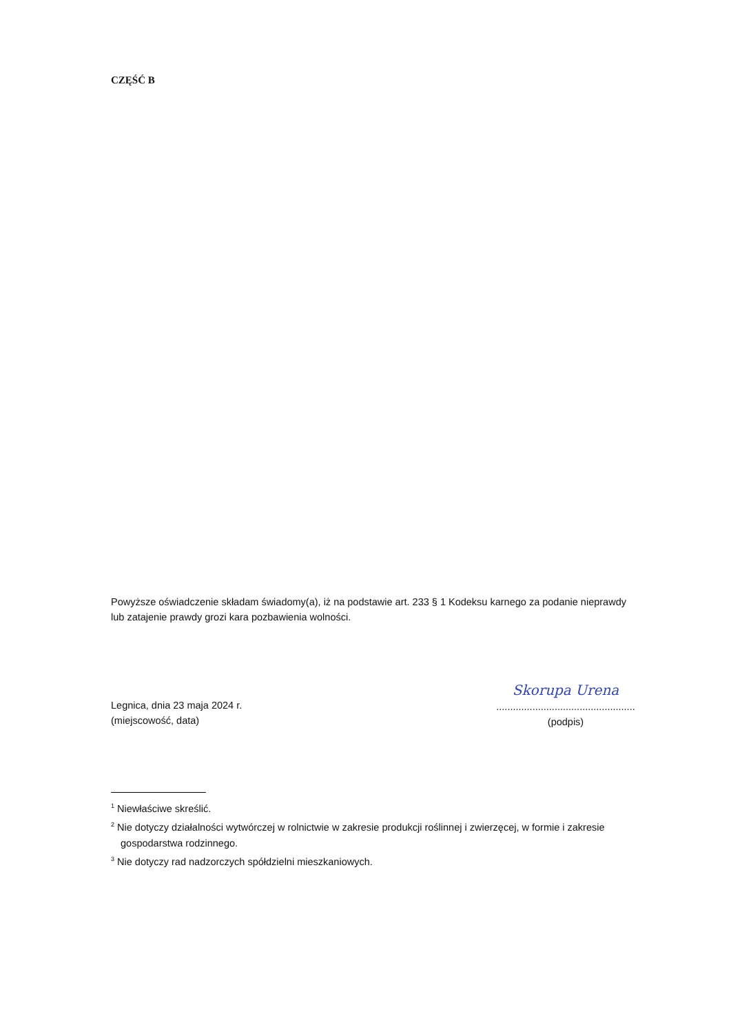CZĘŚĆ B
Powyższe oświadczenie składam świadomy(a), iż na podstawie art. 233 § 1 Kodeksu karnego za podanie nieprawdy
lub zatajenie prawdy grozi kara pozbawienia wolności.
Legnica, dnia 23 maja 2024 r.
(miejscowość, data)
Skorupa Urena
..................................................
(podpis)
<sup>1</sup> Niewłaściwe skreślić.
<sup>2</sup> Nie dotyczy działalności wytwórczej w rolnictwie w zakresie produkcji roślinnej i zwierzęcej, w formie i zakresie gospodarstwa rodzinnego.
<sup>3</sup> Nie dotyczy rad nadzorczych spółdzielni mieszkaniowych.